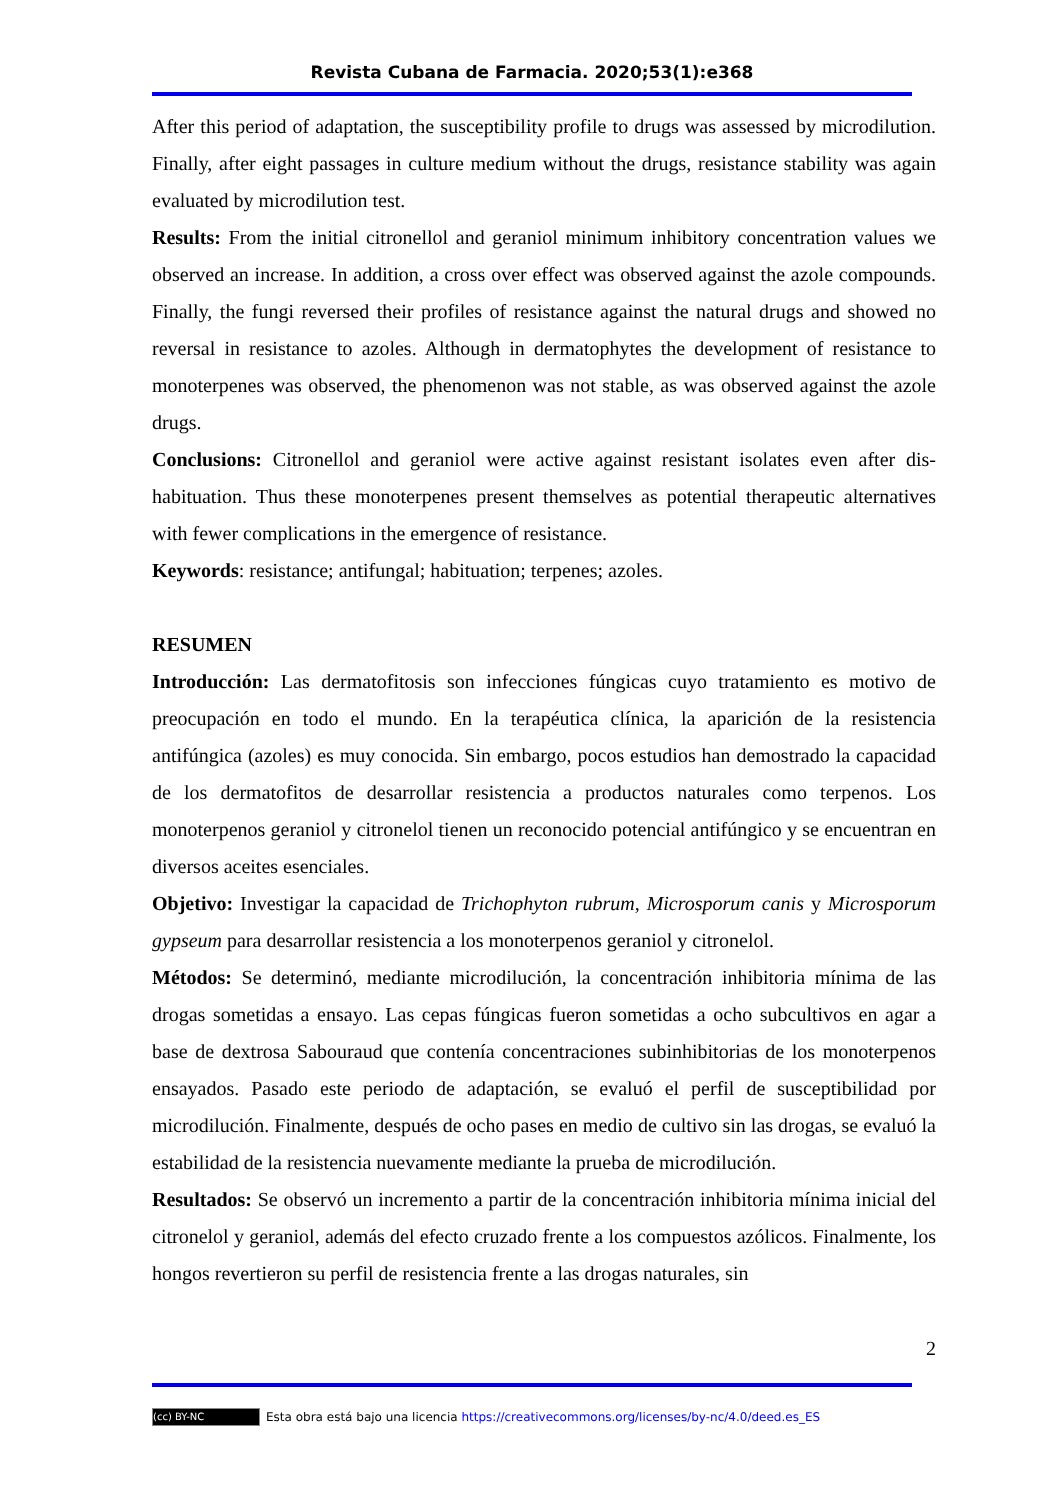Revista Cubana de Farmacia. 2020;53(1):e368
After this period of adaptation, the susceptibility profile to drugs was assessed by microdilution. Finally, after eight passages in culture medium without the drugs, resistance stability was again evaluated by microdilution test.
Results: From the initial citronellol and geraniol minimum inhibitory concentration values we observed an increase. In addition, a cross over effect was observed against the azole compounds. Finally, the fungi reversed their profiles of resistance against the natural drugs and showed no reversal in resistance to azoles. Although in dermatophytes the development of resistance to monoterpenes was observed, the phenomenon was not stable, as was observed against the azole drugs.
Conclusions: Citronellol and geraniol were active against resistant isolates even after dis-habituation. Thus these monoterpenes present themselves as potential therapeutic alternatives with fewer complications in the emergence of resistance.
Keywords: resistance; antifungal; habituation; terpenes; azoles.
RESUMEN
Introducción: Las dermatofitosis son infecciones fúngicas cuyo tratamiento es motivo de preocupación en todo el mundo. En la terapéutica clínica, la aparición de la resistencia antifúngica (azoles) es muy conocida. Sin embargo, pocos estudios han demostrado la capacidad de los dermatofitos de desarrollar resistencia a productos naturales como terpenos. Los monoterpenos geraniol y citronelol tienen un reconocido potencial antifúngico y se encuentran en diversos aceites esenciales.
Objetivo: Investigar la capacidad de Trichophyton rubrum, Microsporum canis y Microsporum gypseum para desarrollar resistencia a los monoterpenos geraniol y citronelol.
Métodos: Se determinó, mediante microdilución, la concentración inhibitoria mínima de las drogas sometidas a ensayo. Las cepas fúngicas fueron sometidas a ocho subcultivos en agar a base de dextrosa Sabouraud que contenía concentraciones subinhibitorias de los monoterpenos ensayados. Pasado este periodo de adaptación, se evaluó el perfil de susceptibilidad por microdilución. Finalmente, después de ocho pases en medio de cultivo sin las drogas, se evaluó la estabilidad de la resistencia nuevamente mediante la prueba de microdilución.
Resultados: Se observó un incremento a partir de la concentración inhibitoria mínima inicial del citronelol y geraniol, además del efecto cruzado frente a los compuestos azólicos. Finalmente, los hongos revertieron su perfil de resistencia frente a las drogas naturales, sin
2
(cc) BY-NC Esta obra está bajo una licencia https://creativecommons.org/licenses/by-nc/4.0/deed.es_ES